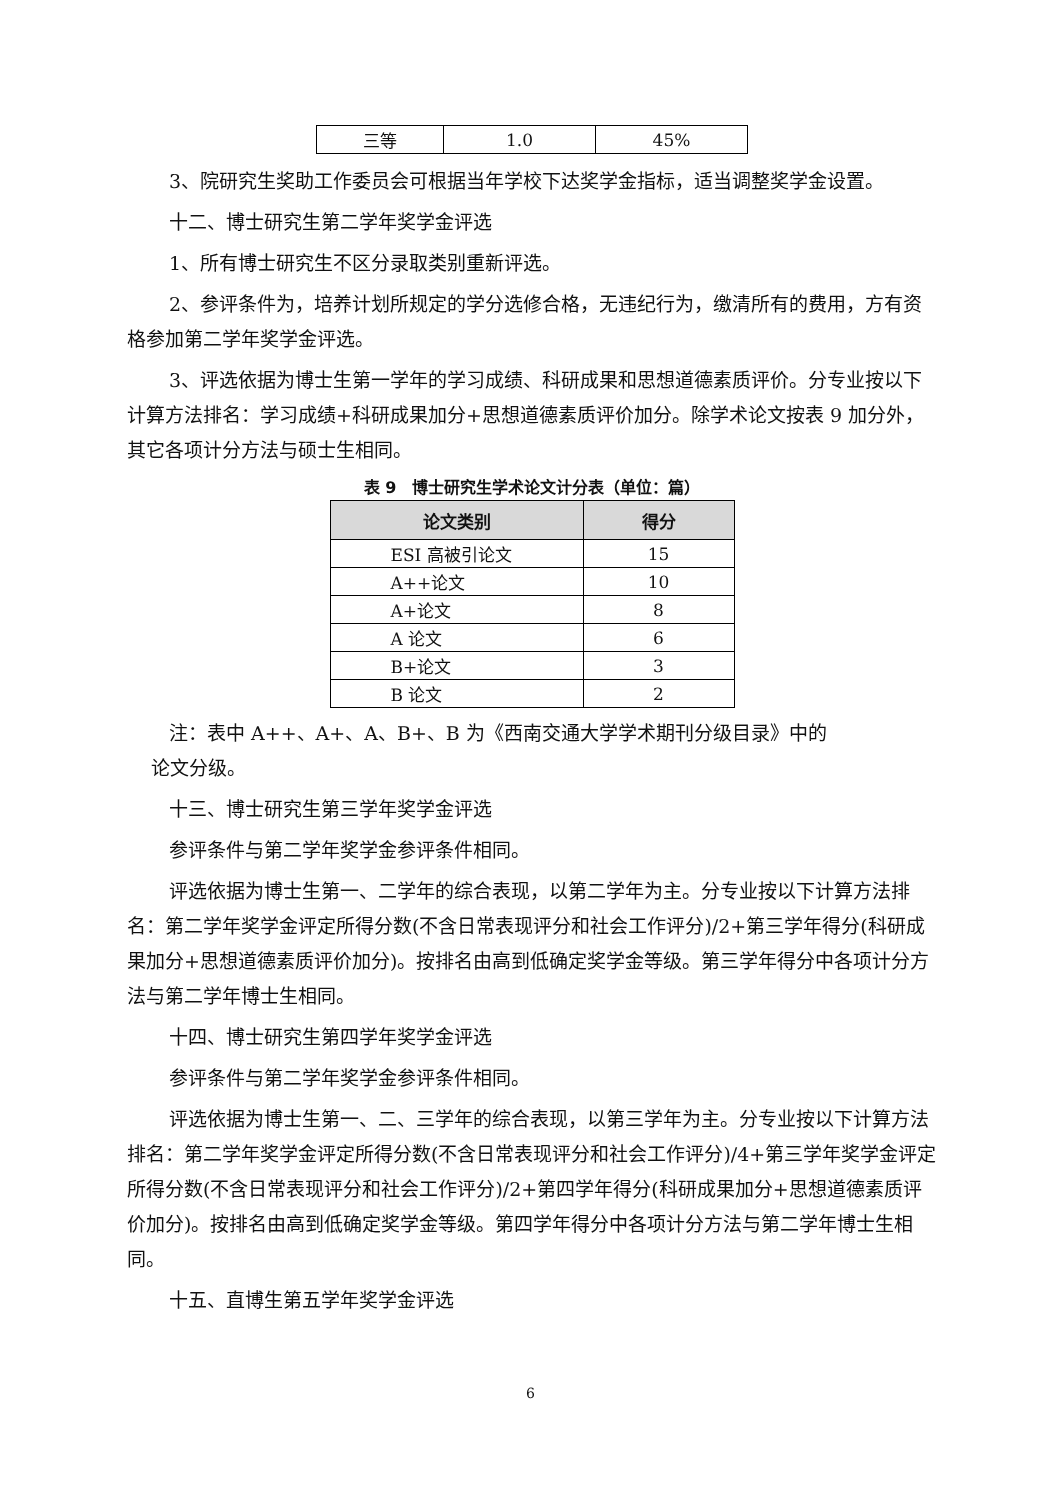| 三等 | 1.0 | 45% |
3、院研究生奖助工作委员会可根据当年学校下达奖学金指标，适当调整奖学金设置。
十二、博士研究生第二学年奖学金评选
1、所有博士研究生不区分录取类别重新评选。
2、参评条件为，培养计划所规定的学分选修合格，无违纪行为，缴清所有的费用，方有资格参加第二学年奖学金评选。
3、评选依据为博士生第一学年的学习成绩、科研成果和思想道德素质评价。分专业按以下计算方法排名：学习成绩+科研成果加分+思想道德素质评价加分。除学术论文按表 9 加分外，其它各项计分方法与硕士生相同。
表 9　博士研究生学术论文计分表（单位：篇）
| 论文类别 | 得分 |
| --- | --- |
| ESI 高被引论文 | 15 |
| A++论文 | 10 |
| A+论文 | 8 |
| A 论文 | 6 |
| B+论文 | 3 |
| B 论文 | 2 |
注：表中 A++、A+、A、B+、B 为《西南交通大学学术期刊分级目录》中的
论文分级。
十三、博士研究生第三学年奖学金评选
参评条件与第二学年奖学金参评条件相同。
评选依据为博士生第一、二学年的综合表现，以第二学年为主。分专业按以下计算方法排名：第二学年奖学金评定所得分数(不含日常表现评分和社会工作评分)/2+第三学年得分(科研成果加分+思想道德素质评价加分)。按排名由高到低确定奖学金等级。第三学年得分中各项计分方法与第二学年博士生相同。
十四、博士研究生第四学年奖学金评选
参评条件与第二学年奖学金参评条件相同。
评选依据为博士生第一、二、三学年的综合表现，以第三学年为主。分专业按以下计算方法排名：第二学年奖学金评定所得分数(不含日常表现评分和社会工作评分)/4+第三学年奖学金评定所得分数(不含日常表现评分和社会工作评分)/2+第四学年得分(科研成果加分+思想道德素质评价加分)。按排名由高到低确定奖学金等级。第四学年得分中各项计分方法与第二学年博士生相同。
十五、直博生第五学年奖学金评选
6